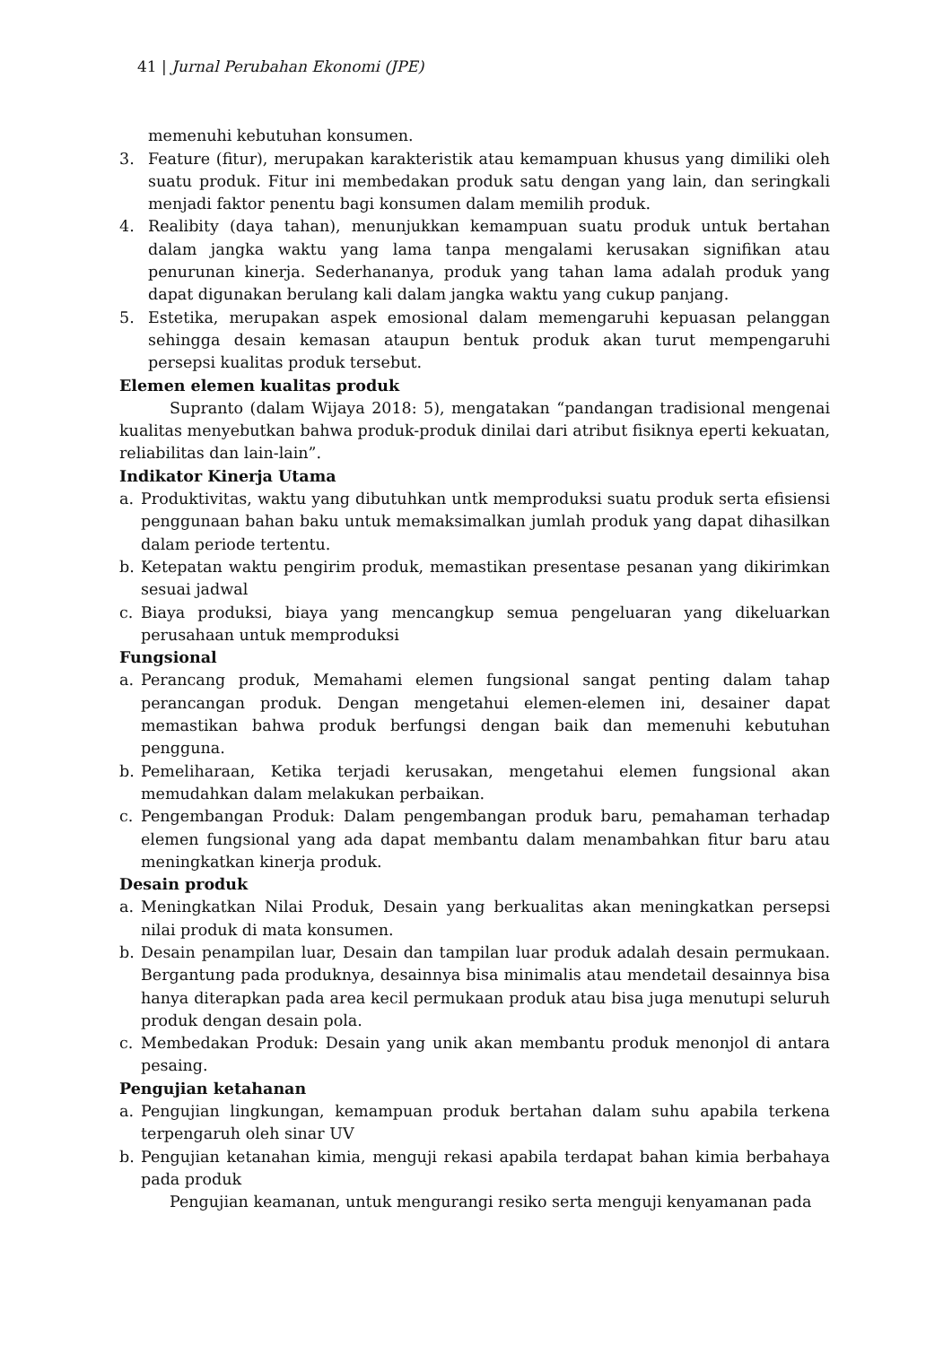41 | Jurnal Perubahan Ekonomi (JPE)
memenuhi kebutuhan konsumen.
3. Feature (fitur), merupakan karakteristik atau kemampuan khusus yang dimiliki oleh suatu produk. Fitur ini membedakan produk satu dengan yang lain, dan seringkali menjadi faktor penentu bagi konsumen dalam memilih produk.
4. Realibity (daya tahan), menunjukkan kemampuan suatu produk untuk bertahan dalam jangka waktu yang lama tanpa mengalami kerusakan signifikan atau penurunan kinerja. Sederhananya, produk yang tahan lama adalah produk yang dapat digunakan berulang kali dalam jangka waktu yang cukup panjang.
5. Estetika, merupakan aspek emosional dalam memengaruhi kepuasan pelanggan sehingga desain kemasan ataupun bentuk produk akan turut mempengaruhi persepsi kualitas produk tersebut.
Elemen elemen kualitas produk
Supranto (dalam Wijaya 2018: 5), mengatakan “pandangan tradisional mengenai kualitas menyebutkan bahwa produk-produk dinilai dari atribut fisiknya eperti kekuatan, reliabilitas dan lain-lain”.
Indikator Kinerja Utama
a. Produktivitas, waktu yang dibutuhkan untk memproduksi suatu produk serta efisiensi penggunaan bahan baku untuk memaksimalkan jumlah produk yang dapat dihasilkan dalam periode tertentu.
b. Ketepatan waktu pengirim produk, memastikan presentase pesanan yang dikirimkan sesuai jadwal
c. Biaya produksi, biaya yang mencangkup semua pengeluaran yang dikeluarkan perusahaan untuk memproduksi
Fungsional
a. Perancang produk, Memahami elemen fungsional sangat penting dalam tahap perancangan produk. Dengan mengetahui elemen-elemen ini, desainer dapat memastikan bahwa produk berfungsi dengan baik dan memenuhi kebutuhan pengguna.
b. Pemeliharaan, Ketika terjadi kerusakan, mengetahui elemen fungsional akan memudahkan dalam melakukan perbaikan.
c. Pengembangan Produk: Dalam pengembangan produk baru, pemahaman terhadap elemen fungsional yang ada dapat membantu dalam menambahkan fitur baru atau meningkatkan kinerja produk.
Desain produk
a. Meningkatkan Nilai Produk, Desain yang berkualitas akan meningkatkan persepsi nilai produk di mata konsumen.
b. Desain penampilan luar, Desain dan tampilan luar produk adalah desain permukaan. Bergantung pada produknya, desainnya bisa minimalis atau mendetail desainnya bisa hanya diterapkan pada area kecil permukaan produk atau bisa juga menutupi seluruh produk dengan desain pola.
c. Membedakan Produk: Desain yang unik akan membantu produk menonjol di antara pesaing.
Pengujian ketahanan
a. Pengujian lingkungan, kemampuan produk bertahan dalam suhu apabila terkena terpengaruh oleh sinar UV
b. Pengujian ketanahan kimia, menguji rekasi apabila terdapat bahan kimia berbahaya pada produk
Pengujian keamanan, untuk mengurangi resiko serta menguji kenyamanan pada